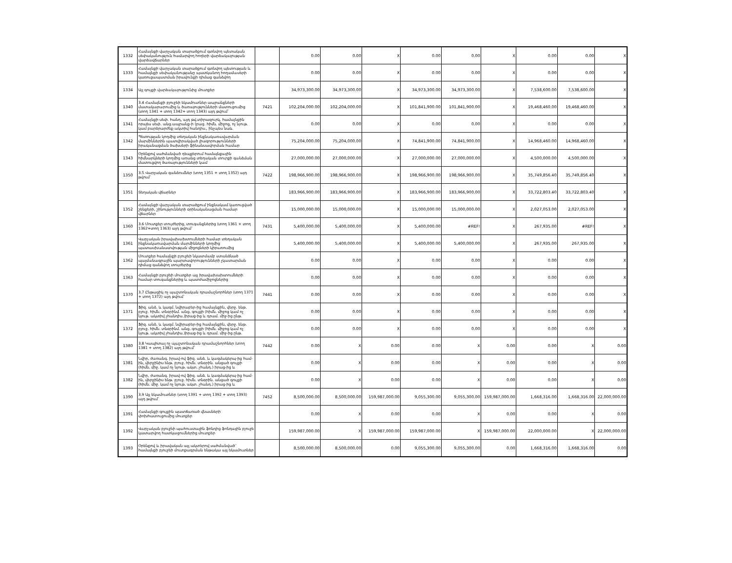| 1332 | Համայնքի վարչական տարածքում գտնվող պետական սեփականություն համարվող հողերի վարձակալության վարձավճարներ | | 0.00 | 0.00 | X | 0.00 | 0.00 | X | 0.00 | 0.00 | X |
| 1333 | Համայնքի վարչական տարածքում գտնվող պետության և համայնքի սեփականությանը պատկանող հողամասերի կառուցապատման իրավունքի դիմաց գանձվող | | 0.00 | 0.00 | X | 0.00 | 0.00 | X | 0.00 | 0.00 | X |
| 1334 | Այլ գույքի վարձակալությունից մուտքեր | | 34,973,300.00 | 34,973,300.00 | X | 34,973,300.00 | 34,973,300.00 | X | 7,538,600.00 | 7,538,600.00 | X |
| 1340 | 3.4 Համայնքի բյուջեի եկամուտներ ապրանքների մատակարարումից և ծառայությունների մատուցումից (տող 1341 + տող 1342+ տող 1343) այդ թվում` | 7421 | 102,204,000.00 | 102,204,000.00 | X | 101,841,900.00 | 101,841,900.00 | X | 19,468,460.00 | 19,468,460.00 | X |
| 1341 | Համայնքի սեփ. հանդ, այդ թվ.տիրազուրկ, համայնքին որպես սեփ. անց.ապրանք-ի (բաց. հիմն. միջոց, ոչ նյութ. կամ բարձրարժեք ակտիվ հանդիս., ինչպես նաև | | 0.00 | 0.00 | X | 0.00 | 0.00 | X | 0.00 | 0.00 | X |
| 1342 | Պետության կողմից տեղական ինքնակառավարման մարմիններին պատվիրակված լիազորությունների իրականացման ծախսերի ֆինանսավորման համար | | 75,204,000.00 | 75,204,000.00 | X | 74,841,900.00 | 74,841,900.00 | X | 14,968,460.00 | 14,968,460.00 | X |
| 1343 | Օրենքով սահմանված դեպքերում համայնքային հիմնարկների կողմից առանց տեղական տուրքի գանձման մատուցվող ծառայությունների կամ | | 27,000,000.00 | 27,000,000.00 | X | 27,000,000.00 | 27,000,000.00 | X | 4,500,000.00 | 4,500,000.00 | X |
| 1350 | 3.5 Վարչական գանձումներ (տող 1351 + տող 1352) այդ թվում` | 7422 | 198,966,900.00 | 198,966,900.00 | X | 198,966,900.00 | 198,966,900.00 | X | 35,749,856.40 | 35,749,856.40 | X |
| 1351 | Տեղական վճարներ | | 183,966,900.00 | 183,966,900.00 | X | 183,966,900.00 | 183,966,900.00 | X | 33,722,803.40 | 33,722,803.40 | X |
| 1352 | Համայնքի վարչական տարածքում ինքնակամ կառուցված շենքերի, շինությունների օրինականացման համար վճարներ | | 15,000,000.00 | 15,000,000.00 | X | 15,000,000.00 | 15,000,000.00 | X | 2,027,053.00 | 2,027,053.00 | X |
| 1360 | 3.6 Մուտքեր տույժերից, տուգանքներից (տող 1361 + տող 1362+տող 1363) այդ թվում` | 7431 | 5,400,000.00 | 5,400,000.00 | X | 5,400,000.00 | #REF! | X | 267,935.00 | #REF! | X |
| 1361 | Վարչական իրավախախտումների համար տեղական ինքնակառավարման մարմինների կողմից պատասխանատվության միջոցների կիրառումից | | 5,400,000.00 | 5,400,000.00 | X | 5,400,000.00 | 5,400,000.00 | X | 267,935.00 | 267,935.00 | X |
| 1362 | Մուտքեր համայնքի բյուջեի նկատմամբ ստանձնած պայմանագրային պարտավորությունների չկատարման դիմաց գանձվող տույժերից | | 0.00 | 0.00 | X | 0.00 | 0.00 | X | 0.00 | 0.00 | X |
| 1363 | Համայնքի բյուջեի մուտքեր այլ իրավախախտումների համար տուգանքներից և պատժամիջոցներից | | 0.00 | 0.00 | X | 0.00 | 0.00 | X | 0.00 | 0.00 | X |
| 1370 | 3.7 Ընթացիկ ոչ պաշտոնական դրամաշնորհներ (տող 1371 + տող 1372) այդ թվում` | 7441 | 0.00 | 0.00 | X | 0.00 | 0.00 | X | 0.00 | 0.00 | X |
| 1371 | Ֆիզ. անձ. և կազմ. նվիրաբեր-ից համայնքին, վերջ. ենթ. բյուջ. հիմն. տնօրինմ. անց. գույքի (հիմն. միջոց կամ ոչ նյութ. ակտիվ չհանդիս.)իրաց-ից և դրամ. միջ-ից ընթ. | | 0.00 | 0.00 | X | 0.00 | 0.00 | X | 0.00 | 0.00 | X |
| 1372 | Ֆիզ. անձ. և կազմ. նվիրաբեր-ից համայնքին, վերջ. ենթ. բյուջ. հիմն. տնօրինմ. անց. գույքի (հիմն. միջոց կամ ոչ նյութ. ակտիվ չհանդիս.)իրաց-ից և դրամ. միջ-ից ընթ. | | 0.00 | 0.00 | X | 0.00 | 0.00 | X | 0.00 | 0.00 | X |
| 1380 | 3.8 Կապիտալ ոչ պաշտոնական դրամաշնորհներ (տող 1381 + տող 1382) այդ թվում` | 7442 | 0.00 | X | 0.00 | 0.00 | X | 0.00 | 0.00 | X | 0.00 |
| 1381 | Նվիր, ժառանգ. իրավ-ով ֆիզ. անձ. և կազմակերպ-ից համ-ին, վերջինիս ենթ. բյուջ. հիմն. տնօրին. անցած գույքի (հիմն. միջ. կամ ոչ նյութ. ակտ. չհանդ.) իրաց-ից և | | 0.00 | X | 0.00 | 0.00 | X | 0.00 | 0.00 | X | 0.00 |
| 1382 | Նվիր, ժառանգ. իրավ-ով ֆիզ. անձ. և կազմակերպ-ից համ-ին, վերջինիս ենթ. բյուջ. հիմն. տնօրին. անցած գույքի (հիմն. միջ. կամ ոչ նյութ. ակտ. չհանդ.) իրաց-ից և | | 0.00 | X | 0.00 | 0.00 | X | 0.00 | 0.00 | X | 0.00 |
| 1390 | 3.9 Այլ եկամուտներ (տող 1391 + տող 1392 + տող 1393) այդ թվում` | 7452 | 8,500,000.00 | 8,500,000.00 | 159,987,000.00 | 9,055,300.00 | 9,055,300.00 | 159,987,000.00 | 1,668,316.00 | 1,668,316.00 | 22,000,000.00 |
| 1391 | Համայնքի գույքին պատճառած վնասների փոխհատուցումից մուտքեր | | 0.00 | X | 0.00 | 0.00 | X | 0.00 | 0.00 | X | 0.00 |
| 1392 | Վարչական բյուջեի պահուստային ֆոնդից ֆոնդային բյուջե կատարվող հատկացումներից մուտքեր | | 159,987,000.00 | X | 159,987,000.00 | 159,987,000.00 | X | 159,987,000.00 | 22,000,000.00 | X | 22,000,000.00 |
| 1393 | Օրենքով և իրավական այլ ակտերով սահմանված` համայնքի բյուջեի մուտքագրման ենթակա այլ եկամուտներ | | 8,500,000.00 | 8,500,000.00 | 0.00 | 9,055,300.00 | 9,055,300.00 | 0.00 | 1,668,316.00 | 1,668,316.00 | 0.00 |